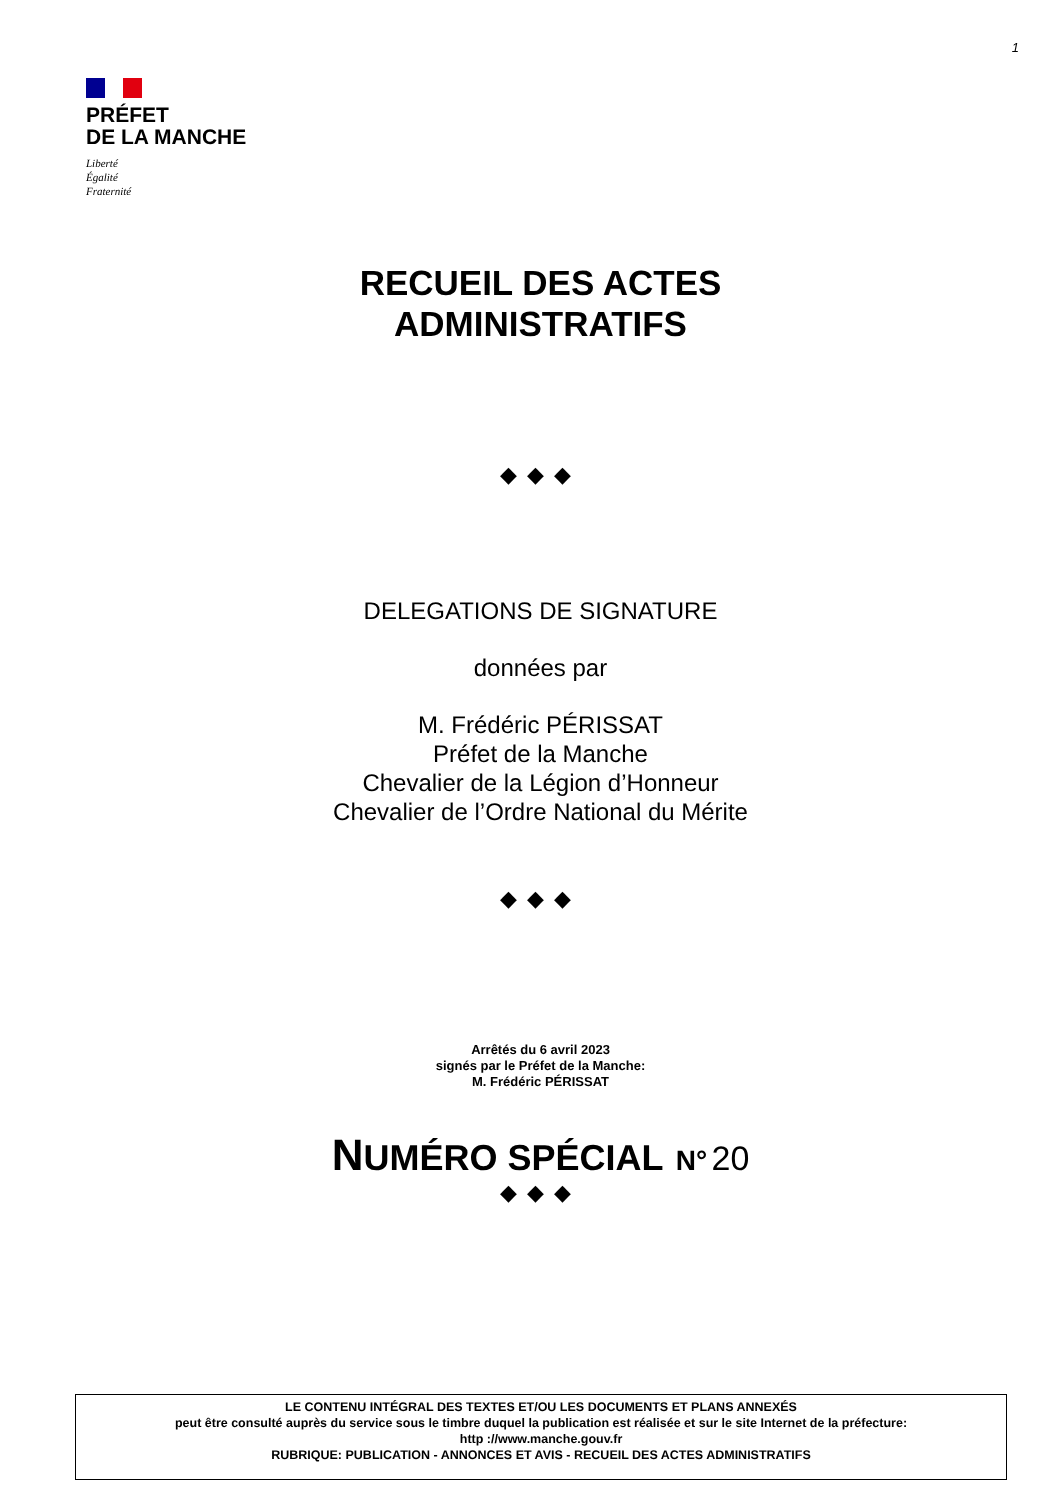1
PRÉFET
DE LA MANCHE
Liberté
Égalité
Fraternité
RECUEIL DES ACTES
ADMINISTRATIFS
◆◆◆
DELEGATIONS DE SIGNATURE
données par
M. Frédéric PÉRISSAT
Préfet de la Manche
Chevalier de la Légion d’Honneur
Chevalier de l’Ordre National du Mérite
◆◆◆
Arrêtés du 6 avril 2023
signés par le Préfet de la Manche:
M. Frédéric PÉRISSAT
NUMÉRO SPÉCIAL N° 20
◆◆◆
LE CONTENU INTÉGRAL DES TEXTES ET/OU LES DOCUMENTS ET PLANS ANNEXÉS
peut être consulté auprès du service sous le timbre duquel la publication est réalisée et sur le site Internet de la préfecture:
http ://www.manche.gouv.fr
RUBRIQUE: PUBLICATION - ANNONCES ET AVIS - RECUEIL DES ACTES ADMINISTRATIFS